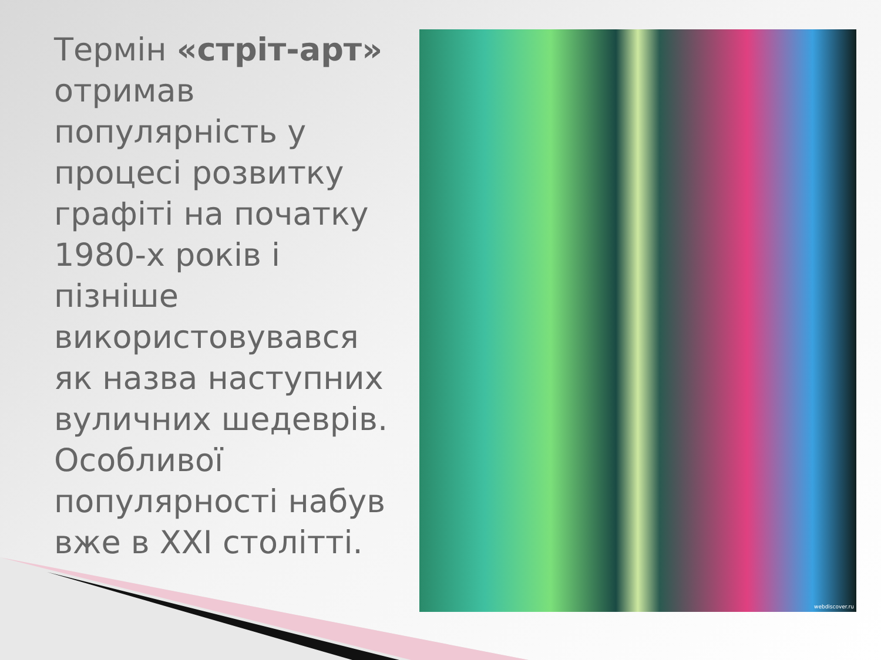Термін «стріт-арт» отримав популярність у процесі розвитку графіті на початку 1980-х років і пізніше використовувався як назва наступних вуличних шедеврів. Особливої популярності набув вже в XXI столітті.
webdiscover.ru